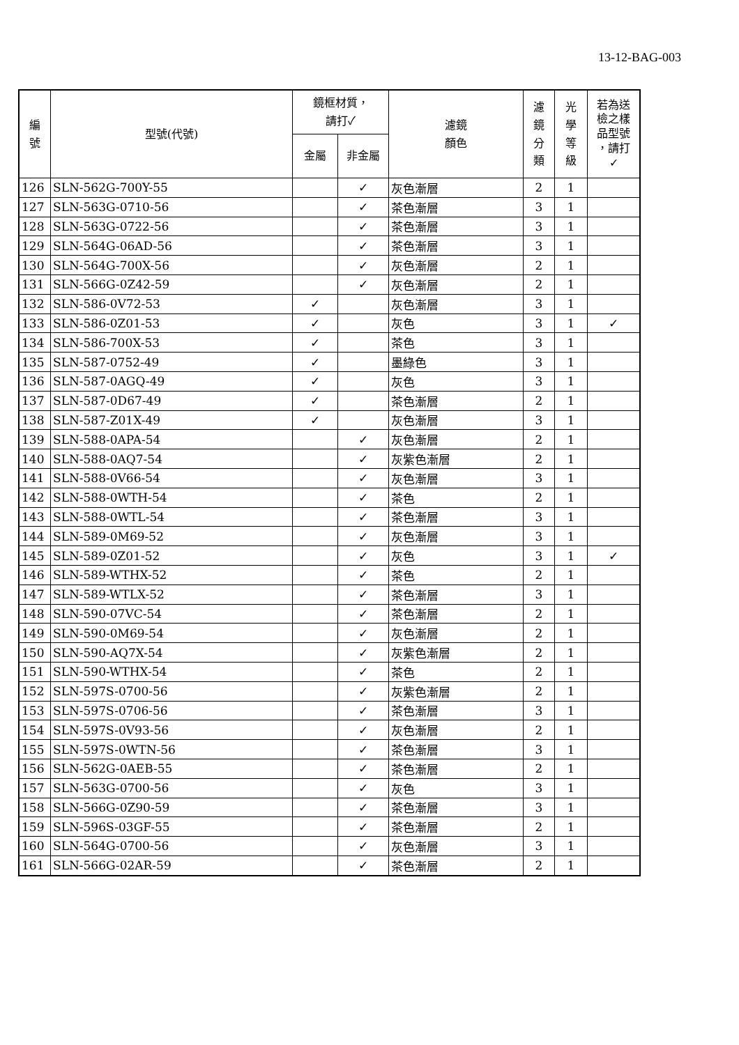13-12-BAG-003
| 編 號 | 型號(代號) | 鏡框材質， 請打✓ | | 濾鏡 顏色 | 濾 鏡 分 類 | 光 學 等 級 | 若為送 檢之樣 品型號 ，請打 ✓ |
| --- | --- | --- | --- | --- | --- | --- | --- |
| | | 金屬 | 非金屬 | | | | |
| 126 | SLN-562G-700Y-55 | | ✓ | 灰色漸層 | 2 | 1 | |
| 127 | SLN-563G-0710-56 | | ✓ | 茶色漸層 | 3 | 1 | |
| 128 | SLN-563G-0722-56 | | ✓ | 茶色漸層 | 3 | 1 | |
| 129 | SLN-564G-06AD-56 | | ✓ | 茶色漸層 | 3 | 1 | |
| 130 | SLN-564G-700X-56 | | ✓ | 灰色漸層 | 2 | 1 | |
| 131 | SLN-566G-0Z42-59 | | ✓ | 灰色漸層 | 2 | 1 | |
| 132 | SLN-586-0V72-53 | ✓ | | 灰色漸層 | 3 | 1 | |
| 133 | SLN-586-0Z01-53 | ✓ | | 灰色 | 3 | 1 | ✓ |
| 134 | SLN-586-700X-53 | ✓ | | 茶色 | 3 | 1 | |
| 135 | SLN-587-0752-49 | ✓ | | 墨綠色 | 3 | 1 | |
| 136 | SLN-587-0AGQ-49 | ✓ | | 灰色 | 3 | 1 | |
| 137 | SLN-587-0D67-49 | ✓ | | 茶色漸層 | 2 | 1 | |
| 138 | SLN-587-Z01X-49 | ✓ | | 灰色漸層 | 3 | 1 | |
| 139 | SLN-588-0APA-54 | | ✓ | 灰色漸層 | 2 | 1 | |
| 140 | SLN-588-0AQ7-54 | | ✓ | 灰紫色漸層 | 2 | 1 | |
| 141 | SLN-588-0V66-54 | | ✓ | 灰色漸層 | 3 | 1 | |
| 142 | SLN-588-0WTH-54 | | ✓ | 茶色 | 2 | 1 | |
| 143 | SLN-588-0WTL-54 | | ✓ | 茶色漸層 | 3 | 1 | |
| 144 | SLN-589-0M69-52 | | ✓ | 灰色漸層 | 3 | 1 | |
| 145 | SLN-589-0Z01-52 | | ✓ | 灰色 | 3 | 1 | ✓ |
| 146 | SLN-589-WTHX-52 | | ✓ | 茶色 | 2 | 1 | |
| 147 | SLN-589-WTLX-52 | | ✓ | 茶色漸層 | 3 | 1 | |
| 148 | SLN-590-07VC-54 | | ✓ | 茶色漸層 | 2 | 1 | |
| 149 | SLN-590-0M69-54 | | ✓ | 灰色漸層 | 2 | 1 | |
| 150 | SLN-590-AQ7X-54 | | ✓ | 灰紫色漸層 | 2 | 1 | |
| 151 | SLN-590-WTHX-54 | | ✓ | 茶色 | 2 | 1 | |
| 152 | SLN-597S-0700-56 | | ✓ | 灰紫色漸層 | 2 | 1 | |
| 153 | SLN-597S-0706-56 | | ✓ | 茶色漸層 | 3 | 1 | |
| 154 | SLN-597S-0V93-56 | | ✓ | 灰色漸層 | 2 | 1 | |
| 155 | SLN-597S-0WTN-56 | | ✓ | 茶色漸層 | 3 | 1 | |
| 156 | SLN-562G-0AEB-55 | | ✓ | 茶色漸層 | 2 | 1 | |
| 157 | SLN-563G-0700-56 | | ✓ | 灰色 | 3 | 1 | |
| 158 | SLN-566G-0Z90-59 | | ✓ | 茶色漸層 | 3 | 1 | |
| 159 | SLN-596S-03GF-55 | | ✓ | 茶色漸層 | 2 | 1 | |
| 160 | SLN-564G-0700-56 | | ✓ | 灰色漸層 | 3 | 1 | |
| 161 | SLN-566G-02AR-59 | | ✓ | 茶色漸層 | 2 | 1 | |